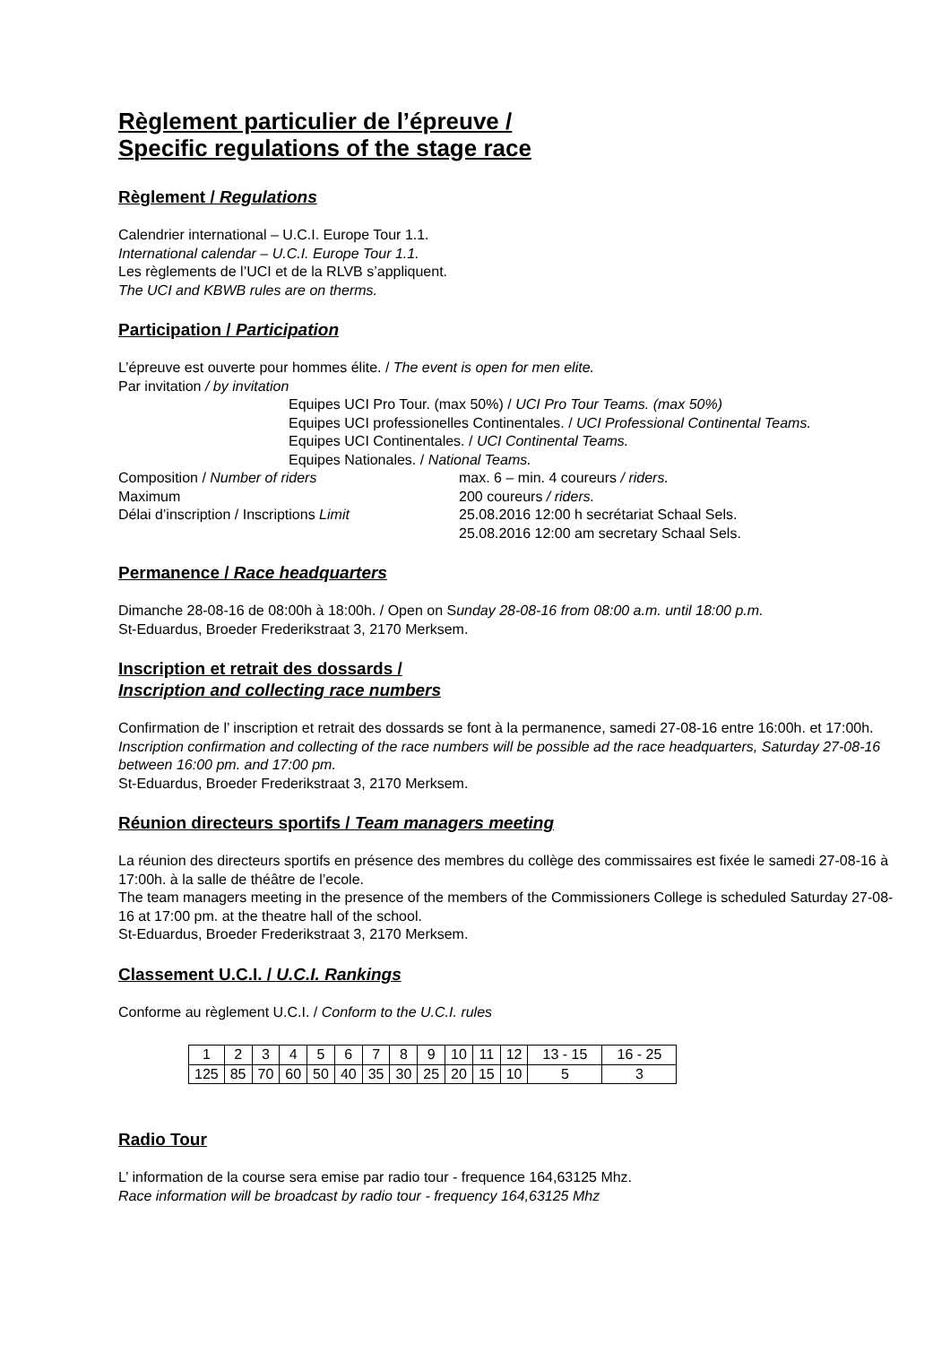Règlement particulier de l’épreuve /
Specific regulations of the stage race
Règlement / Regulations
Calendrier international – U.C.I. Europe Tour 1.1.
International calendar – U.C.I. Europe Tour 1.1.
Les règlements de l’UCI et de la RLVB s’appliquent.
The UCI and KBWB rules are on therms.
Participation / Participation
L’épreuve est ouverte pour hommes élite. / The event is open for men elite.
Par invitation / by invitation
Equipes UCI Pro Tour. (max 50%) / UCI Pro Tour Teams. (max 50%)
Equipes UCI professionelles Continentales. / UCI Professional Continental Teams.
Equipes UCI Continentales. / UCI Continental Teams.
Equipes Nationales. / National Teams.
Composition / Number of riders max. 6 – min. 4 coureurs / riders.
Maximum 200 coureurs / riders.
Délai d’inscription / Inscriptions Limit 25.08.2016 12:00 h secrétariat Schaal Sels.
25.08.2016 12:00 am secretary Schaal Sels.
Permanence / Race headquarters
Dimanche 28-08-16 de 08:00h à 18:00h. / Open on Sunday 28-08-16 from 08:00 a.m. until 18:00 p.m.
St-Eduardus, Broeder Frederikstraat 3, 2170 Merksem.
Inscription et retrait des dossards /
Inscription and collecting race numbers
Confirmation de l’ inscription et retrait des dossards se font à la permanence, samedi 27-08-16 entre 16:00h. et 17:00h.
Inscription confirmation and collecting of the race numbers will be possible ad the race headquarters, Saturday 27-08-16 between 16:00 pm. and 17:00 pm.
St-Eduardus, Broeder Frederikstraat 3, 2170 Merksem.
Réunion directeurs sportifs / Team managers meeting
La réunion des directeurs sportifs en présence des membres du collège des commissaires est fixée le samedi 27-08-16 à 17:00h. à la salle de théâtre de l’ecole.
The team managers meeting in the presence of the members of the Commissioners College is scheduled Saturday 27-08-16 at 17:00 pm. at the theatre hall of the school.
St-Eduardus, Broeder Frederikstraat 3, 2170 Merksem.
Classement U.C.I. / U.C.I. Rankings
Conforme au règlement U.C.I. / Conform to the U.C.I. rules
| 1 | 2 | 3 | 4 | 5 | 6 | 7 | 8 | 9 | 10 | 11 | 12 | 13 - 15 | 16 - 25 |
| 125 | 85 | 70 | 60 | 50 | 40 | 35 | 30 | 25 | 20 | 15 | 10 | 5 | 3 |
Radio Tour
L’ information de la course sera emise par radio tour - frequence 164,63125 Mhz.
Race information will be broadcast by radio tour - frequency 164,63125 Mhz